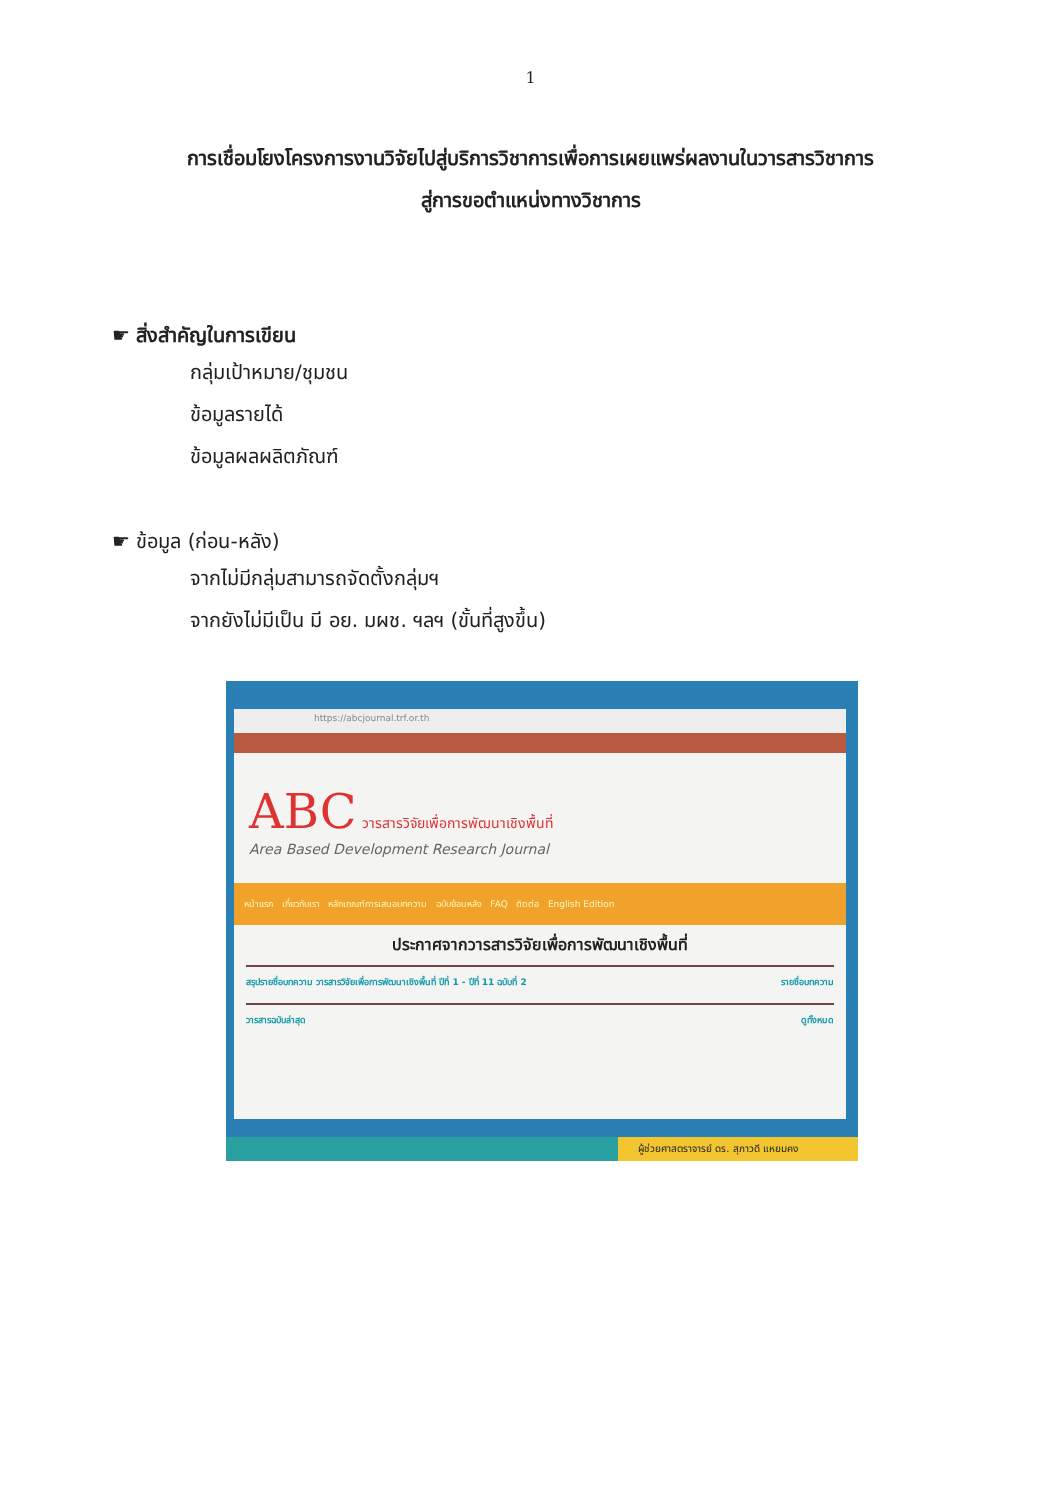1
การเชื่อมโยงโครงการงานวิจัยไปสู่บริการวิชาการเพื่อการเผยแพร่ผลงานในวารสารวิชาการ
สู่การขอตำแหน่งทางวิชาการ
☛ สิ่งสำคัญในการเขียน
กลุ่มเป้าหมาย/ชุมชน
ข้อมูลรายได้
ข้อมูลผลผลิตภัณฑ์
☛ ข้อมูล (ก่อน-หลัง)
จากไม่มีกลุ่มสามารถจัดตั้งกลุ่มฯ
จากยังไม่มีเป็น มี อย. มผช. ฯลฯ (ขั้นที่สูงขึ้น)
https://abcjournal.trf.or.th
ABC วารสารวิจัยเพื่อการพัฒนาเชิงพื้นที่
Area Based Development Research Journal
หน้าแรก เกี่ยวกับเรา หลักเกณฑ์การเสนอบทความ ฉบับย้อนหลัง FAQ ติดต่อ English Edition
ประกาศจากวารสารวิจัยเพื่อการพัฒนาเชิงพื้นที่
สรุปรายชื่อบทความ วารสารวิจัยเพื่อการพัฒนาเชิงพื้นที่ ปีที่ 1 - ปีที่ 11 ฉบับที่ 2 รายชื่อบทความ
วารสารฉบับล่าสุด ดูทั้งหมด
ผู้ช่วยศาสตราจารย์ ดร. สุภาวดี แหยมคง